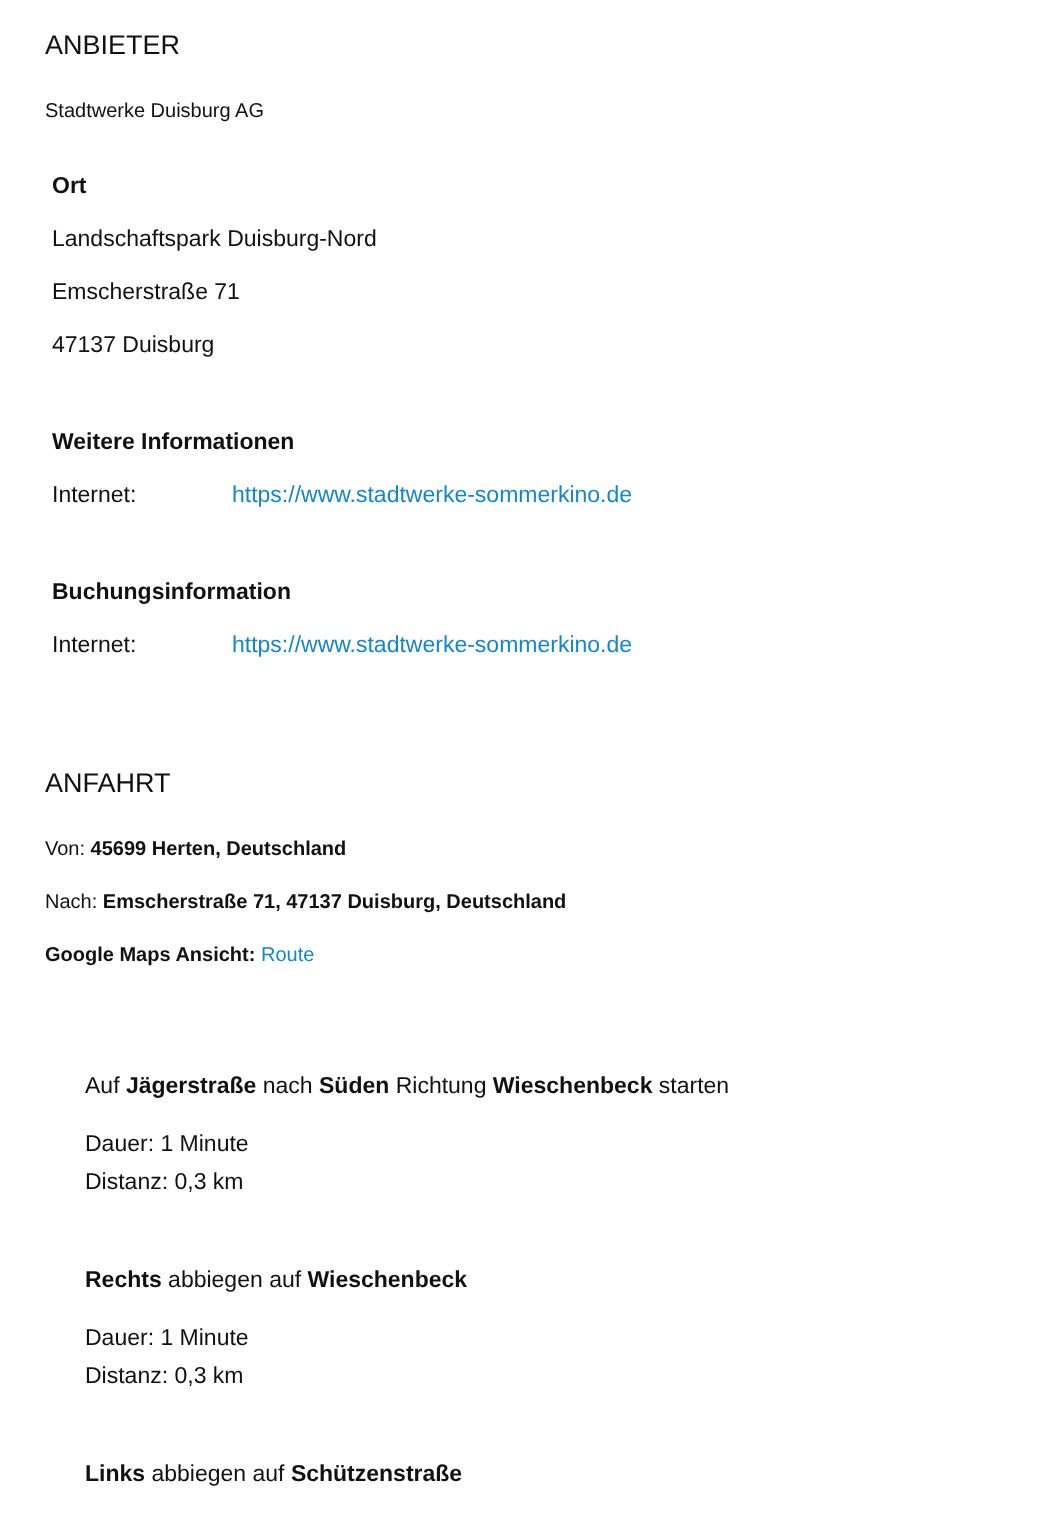ANBIETER
Stadtwerke Duisburg AG
Ort
Landschaftspark Duisburg-Nord
Emscherstraße 71
47137 Duisburg
Weitere Informationen
Internet: https://www.stadtwerke-sommerkino.de
Buchungsinformation
Internet: https://www.stadtwerke-sommerkino.de
ANFAHRT
Von: 45699 Herten, Deutschland
Nach: Emscherstraße 71, 47137 Duisburg, Deutschland
Google Maps Ansicht: Route
Auf Jägerstraße nach Süden Richtung Wieschenbeck starten
Dauer: 1 Minute
Distanz: 0,3 km
Rechts abbiegen auf Wieschenbeck
Dauer: 1 Minute
Distanz: 0,3 km
Links abbiegen auf Schützenstraße